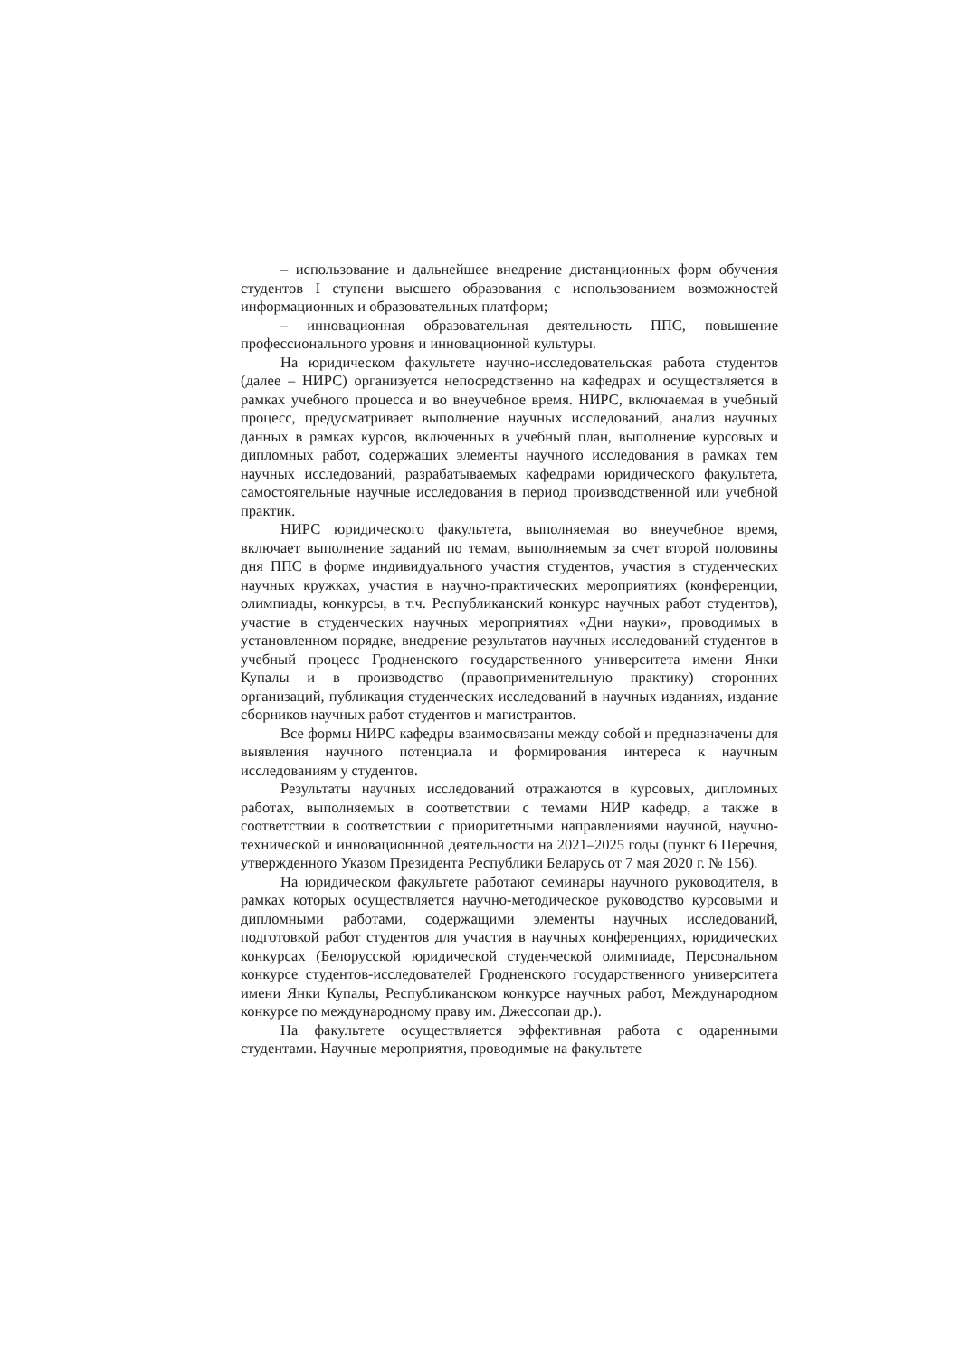– использование и дальнейшее внедрение дистанционных форм обучения студентов I ступени высшего образования с использованием возможностей информационных и образовательных платформ;
– инновационная образовательная деятельность ППС, повышение профессионального уровня и инновационной культуры.
На юридическом факультете научно-исследовательская работа студентов (далее – НИРС) организуется непосредственно на кафедрах и осуществляется в рамках учебного процесса и во внеучебное время. НИРС, включаемая в учебный процесс, предусматривает выполнение научных исследований, анализ научных данных в рамках курсов, включенных в учебный план, выполнение курсовых и дипломных работ, содержащих элементы научного исследования в рамках тем научных исследований, разрабатываемых кафедрами юридического факультета, самостоятельные научные исследования в период производственной или учебной практик.
НИРС юридического факультета, выполняемая во внеучебное время, включает выполнение заданий по темам, выполняемым за счет второй половины дня ППС в форме индивидуального участия студентов, участия в студенческих научных кружках, участия в научно-практических мероприятиях (конференции, олимпиады, конкурсы, в т.ч. Республиканский конкурс научных работ студентов), участие в студенческих научных мероприятиях «Дни науки», проводимых в установленном порядке, внедрение результатов научных исследований студентов в учебный процесс Гродненского государственного университета имени Янки Купалы и в производство (правоприменительную практику) сторонних организаций, публикация студенческих исследований в научных изданиях, издание сборников научных работ студентов и магистрантов.
Все формы НИРС кафедры взаимосвязаны между собой и предназначены для выявления научного потенциала и формирования интереса к научным исследованиям у студентов.
Результаты научных исследований отражаются в курсовых, дипломных работах, выполняемых в соответствии с темами НИР кафедр, а также в соответствии в соответствии с приоритетными направлениями научной, научно-технической и инновационнной деятельности на 2021–2025 годы (пункт 6 Перечня, утвержденного Указом Президента Республики Беларусь от 7 мая 2020 г. № 156).
На юридическом факультете работают семинары научного руководителя, в рамках которых осуществляется научно-методическое руководство курсовыми и дипломными работами, содержащими элементы научных исследований, подготовкой работ студентов для участия в научных конференциях, юридических конкурсах (Белорусской юридической студенческой олимпиаде, Персональном конкурсе студентов-исследователей Гродненского государственного университета имени Янки Купалы, Республиканском конкурсе научных работ, Международном конкурсе по международному праву им. Джессопаи др.).
На факультете осуществляется эффективная работа с одаренными студентами. Научные мероприятия, проводимые на факультете